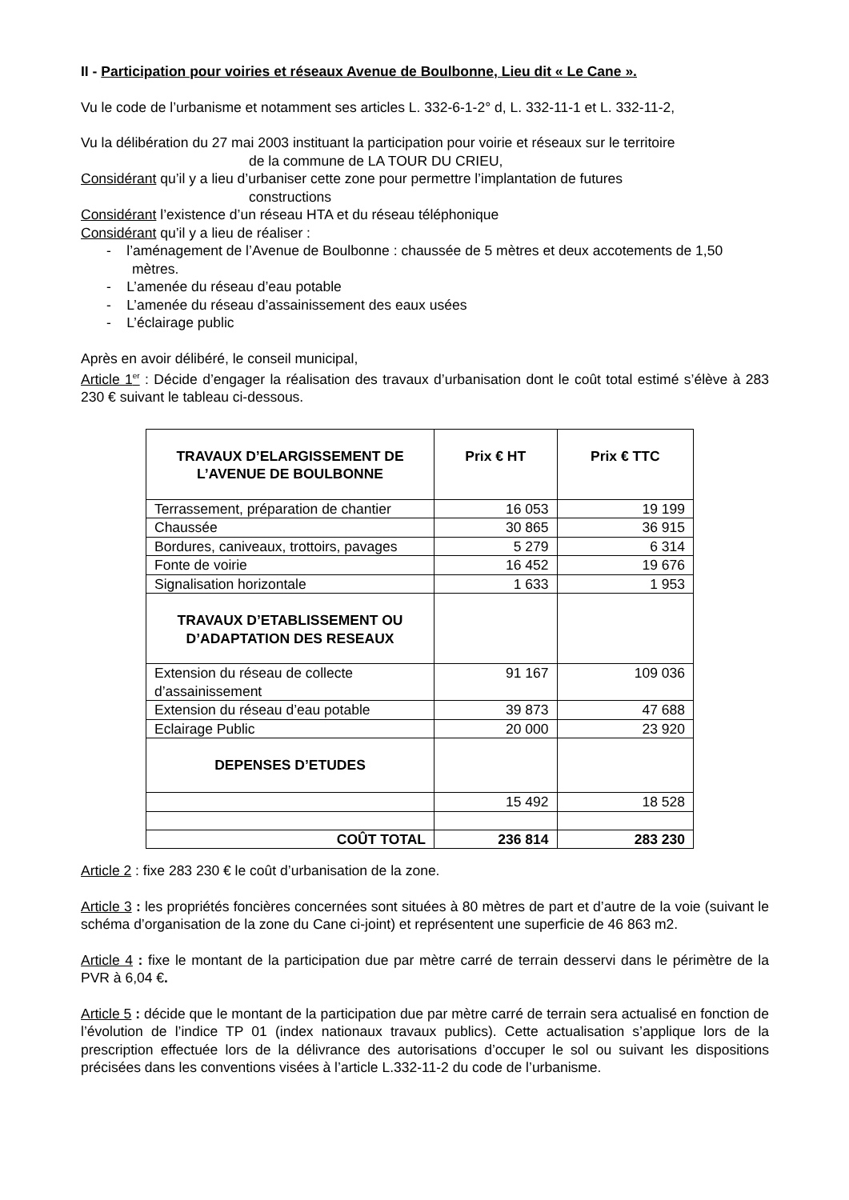II - Participation pour voiries et réseaux Avenue de Boulbonne, Lieu dit « Le Cane ».
Vu le code de l’urbanisme et notamment ses articles L. 332-6-1-2° d, L. 332-11-1 et L. 332-11-2,
Vu la délibération du 27 mai 2003 instituant la participation pour voirie et réseaux sur le territoire
de la commune de LA TOUR DU CRIEU,
Considérant qu’il y a lieu d’urbaniser cette zone pour permettre l’implantation de futures
constructions
Considérant l’existence d’un réseau HTA et du réseau téléphonique
Considérant qu’il y a lieu de réaliser :
- l’aménagement de l’Avenue de Boulbonne : chaussée de 5 mètres et deux accotements de 1,50 mètres.
- L’amenée du réseau d’eau potable
- L’amenée du réseau d’assainissement des eaux usées
- L’éclairage public
Après en avoir délibéré, le conseil municipal,
Article 1<sup>er</sup> : Décide d’engager la réalisation des travaux d’urbanisation dont le coût total estimé s’élève à 283 230 € suivant le tableau ci-dessous.
| TRAVAUX D’ELARGISSEMENT DE L’AVENUE DE BOULBONNE | Prix € HT | Prix € TTC |
| --- | --- | --- |
| Terrassement, préparation de chantier | 16 053 | 19 199 |
| Chaussée | 30 865 | 36 915 |
| Bordures, caniveaux, trottoirs, pavages | 5 279 | 6 314 |
| Fonte de voirie | 16 452 | 19 676 |
| Signalisation horizontale | 1 633 | 1 953 |
| TRAVAUX D’ETABLISSEMENT OU D’ADAPTATION DES RESEAUX | | |
| Extension du réseau de collecte d’assainissement | 91 167 | 109 036 |
| Extension du réseau d’eau potable | 39 873 | 47 688 |
| Eclairage Public | 20 000 | 23 920 |
| DEPENSES D’ETUDES | | |
| | 15 492 | 18 528 |
| COÛT TOTAL | 236 814 | 283 230 |
Article 2 : fixe 283 230 € le coût d’urbanisation de la zone.
Article 3 : les propriétés foncières concernées sont situées à 80 mètres de part et d’autre de la voie (suivant le schéma d’organisation de la zone du Cane ci-joint) et représentent une superficie de 46 863 m2.
Article 4 : fixe le montant de la participation due par mètre carré de terrain desservi dans le périmètre de la PVR à 6,04 €.
Article 5 : décide que le montant de la participation due par mètre carré de terrain sera actualisé en fonction de l’évolution de l’indice TP 01 (index nationaux travaux publics). Cette actualisation s’applique lors de la prescription effectuée lors de la délivrance des autorisations d’occuper le sol ou suivant les dispositions précisées dans les conventions visées à l’article L.332-11-2 du code de l’urbanisme.